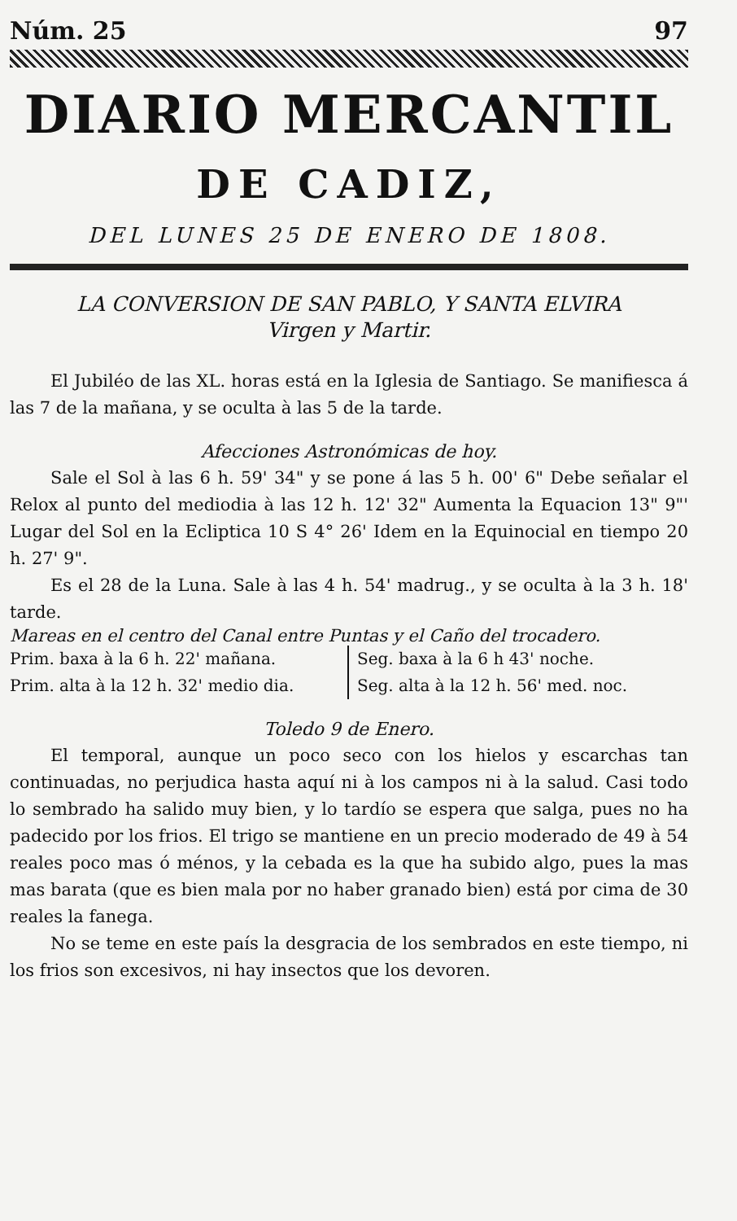Núm. 25 97
DIARIO MERCANTIL
DE CADIZ,
DEL LUNES 25 DE ENERO DE 1808.
LA CONVERSION DE SAN PABLO, Y SANTA ELVIRA
Virgen y Martir.
El Jubiléo de las XL. horas está en la Iglesia de Santiago. Se manifiesca á las 7 de la mañana, y se oculta à las 5 de la tarde.
Afecciones Astronómicas de hoy.
Sale el Sol à las 6 h. 59' 34" y se pone á las 5 h. 00' 6" Debe señalar el Relox al punto del mediodia à las 12 h. 12' 32" Aumenta la Equacion 13" 9"' Lugar del Sol en la Ecliptica 10 S 4° 26' Idem en la Equinocial en tiempo 20 h. 27' 9".
Es el 28 de la Luna. Sale à las 4 h. 54' madrug., y se oculta à la 3 h. 18' tarde.
Mareas en el centro del Canal entre Puntas y el Caño del trocadero.
Prim. baxa à la 6 h. 22' mañana.
Prim. alta à la 12 h. 32' medio dia.
Seg. baxa à la 6 h 43' noche.
Seg. alta à la 12 h. 56' med. noc.
Toledo 9 de Enero.
El temporal, aunque un poco seco con los hielos y escarchas tan continuadas, no perjudica hasta aquí ni à los campos ni à la salud. Casi todo lo sembrado ha salido muy bien, y lo tardío se espera que salga, pues no ha padecido por los frios. El trigo se mantiene en un precio moderado de 49 à 54 reales poco mas ó ménos, y la cebada es la que ha subido algo, pues la mas mas barata (que es bien mala por no haber granado bien) está por cima de 30 reales la fanega.
No se teme en este país la desgracia de los sembrados en este tiempo, ni los frios son excesivos, ni hay insectos que los devoren.